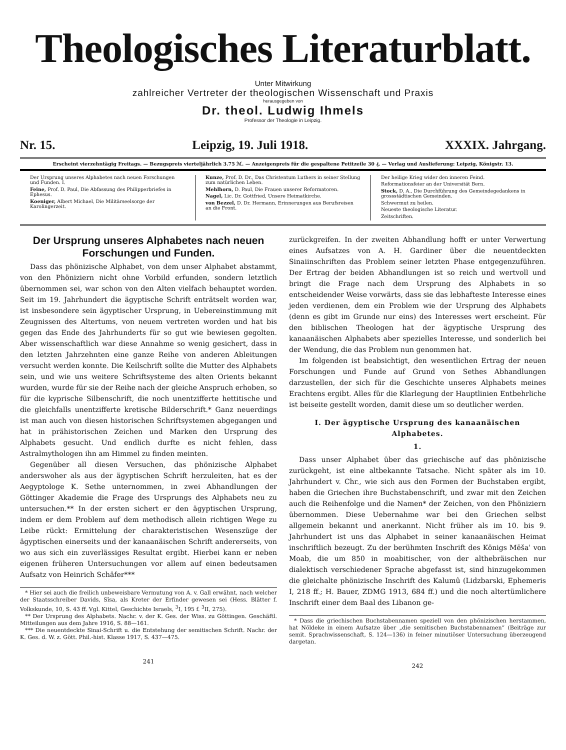Theologisches Literaturblatt.
Unter Mitwirkung
zahlreicher Vertreter der theologischen Wissenschaft und Praxis
herausgegeben von
Dr. theol. Ludwig Ihmels
Professor der Theologie in Leipzig.
Nr. 15. Leipzig, 19. Juli 1918. XXXIX. Jahrgang.
Erscheint vierzehntägig Freitags. — Bezugspreis vierteljährlich 3.75 ℳ. — Anzeigenpreis für die gespaltene Petitzeile 30 ₰. — Verlag und Auslieferung: Leipzig, Königstr. 13.
Der Ursprung unseres Alphabetes nach neuen Forschungen und Funden. I.
Feine, Prof. D. Paul, Die Abfassung des Philipperbriefes in Ephesus.
Koeniger, Albert Michael, Die Militärseelsorge der Karolingerzeit.
Kunze, Prof. D. Dr., Das Christentum Luthers in seiner Stellung zum natürlichen Leben.
Mehlhorn, D. Paul, Die Frauen unserer Reformatoren.
Nagel, Lic. Dr. Gottfried, Unsere Heimatkirche.
von Bezzel, D. Dr. Hermann, Erinnerungen aus Berufsreisen an die Front.
Der heilige Krieg wider den inneren Feind.
Reformationsfeier an der Universität Bern.
Stock, D. A., Die Durchführung des Gemeindegedankens in grossstädtischen Gemeinden.
Schwermut zu heilen.
Neueste theologische Literatur.
Zeitschriften.
Der Ursprung unseres Alphabetes nach neuen Forschungen und Funden.
Dass das phönizische Alphabet, von dem unser Alphabet abstammt, von den Phöniziern nicht ohne Vorbild erfunden, sondern letztlich übernommen sei, war schon von den Alten vielfach behauptet worden. Seit im 19. Jahrhundert die ägyptische Schrift enträtselt worden war, ist insbesondere sein ägyptischer Ursprung, in Uebereinstimmung mit Zeugnissen des Altertums, von neuem vertreten worden und hat bis gegen das Ende des Jahrhunderts für so gut wie bewiesen gegolten. Aber wissenschaftlich war diese Annahme so wenig gesichert, dass in den letzten Jahrzehnten eine ganze Reihe von anderen Ableitungen versucht werden konnte. Die Keilschrift sollte die Mutter des Alphabets sein, und wie uns weitere Schriftsysteme des alten Orients bekannt wurden, wurde für sie der Reihe nach der gleiche Anspruch erhoben, so für die kyprische Silbenschrift, die noch unentzifferte hettitische und die gleichfalls unentzifferte kretische Bilderschrift.* Ganz neuerdings ist man auch von diesen historischen Schriftsystemen abgegangen und hat in prähistorischen Zeichen und Marken den Ursprung des Alphabets gesucht. Und endlich durfte es nicht fehlen, dass Astralmythologen ihn am Himmel zu finden meinten.
Gegenüber all diesen Versuchen, das phönizische Alphabet anderswoher als aus der ägyptischen Schrift herzuleiten, hat es der Aegyptologe K. Sethe unternommen, in zwei Abhandlungen der Göttinger Akademie die Frage des Ursprungs des Alphabets neu zu untersuchen.** In der ersten sichert er den ägyptischen Ursprung, indem er dem Problem auf dem methodisch allein richtigen Wege zu Leibe rückt: Ermittelung der charakteristischen Wesenszüge der ägyptischen einerseits und der kanaanäischen Schrift andererseits, von wo aus sich ein zuverlässiges Resultat ergibt. Hierbei kann er neben eigenen früheren Untersuchungen vor allem auf einen bedeutsamen Aufsatz von Heinrich Schäfer***
* Hier sei auch die freilich unbeweisbare Vermutung von A. v. Gall erwähnt, nach welcher der Staatsschreiber Davids, Sîsa, als Kreter der Erfinder gewesen sei (Hess. Blätter f. Volkskunde, 10, S. 43 ff. Vgl. Kittel, Geschichte Israels, <sup>3</sup>I, 195 f. <sup>3</sup>II, 275).
** Der Ursprung des Alphabets. Nachr. v. der K. Ges. der Wiss. zu Göttingen. Geschäftl. Mitteilungen aus dem Jahre 1916, S. 88—161.
*** Die neuentdeckte Sinai-Schrift u. die Entstehung der semitischen Schrift. Nachr. der K. Ges. d. W. z. Gött. Phil.-hist. Klasse 1917, S. 437—475.
241
zurückgreifen. In der zweiten Abhandlung hofft er unter Verwertung eines Aufsatzes von A. H. Gardiner über die neuentdeckten Sinaiinschriften das Problem seiner letzten Phase entgegenzuführen. Der Ertrag der beiden Abhandlungen ist so reich und wertvoll und bringt die Frage nach dem Ursprung des Alphabets in so entscheidender Weise vorwärts, dass sie das lebhafteste Interesse eines jeden verdienen, dem ein Problem wie der Ursprung des Alphabets (denn es gibt im Grunde nur eins) des Interesses wert erscheint. Für den biblischen Theologen hat der ägyptische Ursprung des kanaanäischen Alphabets aber spezielles Interesse, und sonderlich bei der Wendung, die das Problem nun genommen hat.
Im folgenden ist beabsichtigt, den wesentlichen Ertrag der neuen Forschungen und Funde auf Grund von Sethes Abhandlungen darzustellen, der sich für die Geschichte unseres Alphabets meines Erachtens ergibt. Alles für die Klarlegung der Hauptlinien Entbehrliche ist beiseite gestellt worden, damit diese um so deutlicher werden.
I. Der ägyptische Ursprung des kanaanäischen Alphabetes.
1.
Dass unser Alphabet über das griechische auf das phönizische zurückgeht, ist eine altbekannte Tatsache. Nicht später als im 10. Jahrhundert v. Chr., wie sich aus den Formen der Buchstaben ergibt, haben die Griechen ihre Buchstabenschrift, und zwar mit den Zeichen auch die Reihenfolge und die Namen* der Zeichen, von den Phöniziern übernommen. Diese Uebernahme war bei den Griechen selbst allgemein bekannt und anerkannt. Nicht früher als im 10. bis 9. Jahrhundert ist uns das Alphabet in seiner kanaanäischen Heimat inschriftlich bezeugt. Zu der berühmten Inschrift des Königs Mēšaʿ von Moab, die um 850 in moabitischer, von der althebräischen nur dialektisch verschiedener Sprache abgefasst ist, sind hinzugekommen die gleichalte phönizische Inschrift des Kalumû (Lidzbarski, Ephemeris I, 218 ff.; H. Bauer, ZDMG 1913, 684 ff.) und die noch altertümlichere Inschrift einer dem Baal des Libanon ge-
* Dass die griechischen Buchstabennamen speziell von den phönizischen herstammen, hat Nöldeke in einem Aufsatze über „die semitischen Buchstabennamen“ (Beiträge zur semit. Sprachwissenschaft, S. 124—136) in feiner minutiöser Untersuchung überzeugend dargetan.
242